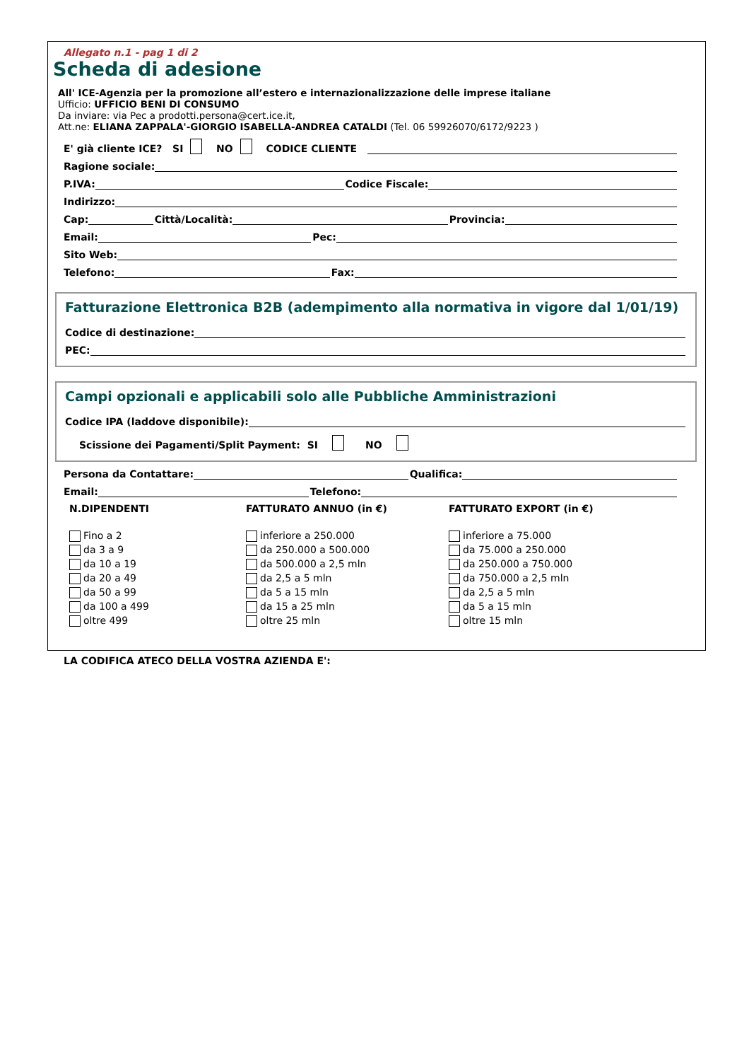Allegato n.1 - pag 1 di 2
Scheda di adesione
All' ICE-Agenzia per la promozione all’estero e internazionalizzazione delle imprese italiane
Ufficio: UFFICIO BENI DI CONSUMO
Da inviare: via Pec a prodotti.persona@cert.ice.it,
Att.ne: ELIANA ZAPPALA'-GIORGIO ISABELLA-ANDREA CATALDI (Tel. 06 59926070/6172/9223 )
E' già cliente ICE? SI NO CODICE CLIENTE
Ragione sociale:
P.IVA: Codice Fiscale:
Indirizzo:
Cap: Città/Località: Provincia:
Email: Pec:
Sito Web:
Telefono: Fax:
Fatturazione Elettronica B2B (adempimento alla normativa in vigore dal 1/01/19)
Codice di destinazione:
PEC:
Campi opzionali e applicabili solo alle Pubbliche Amministrazioni
Codice IPA (laddove disponibile):
Scissione dei Pagamenti/Split Payment: SI NO
Persona da Contattare: Qualifica:
Email: Telefono:
N.DIPENDENTI
Fino a 2
da 3 a 9
da 10 a 19
da 20 a 49
da 50 a 99
da 100 a 499
oltre 499
FATTURATO ANNUO (in €)
inferiore a 250.000
da 250.000 a 500.000
da 500.000 a 2,5 mln
da 2,5 a 5 mln
da 5 a 15 mln
da 15 a 25 mln
oltre 25 mln
FATTURATO EXPORT (in €)
inferiore a 75.000
da 75.000 a 250.000
da 250.000 a 750.000
da 750.000 a 2,5 mln
da 2,5 a 5 mln
da 5 a 15 mln
oltre 15 mln
LA CODIFICA ATECO DELLA VOSTRA AZIENDA E':